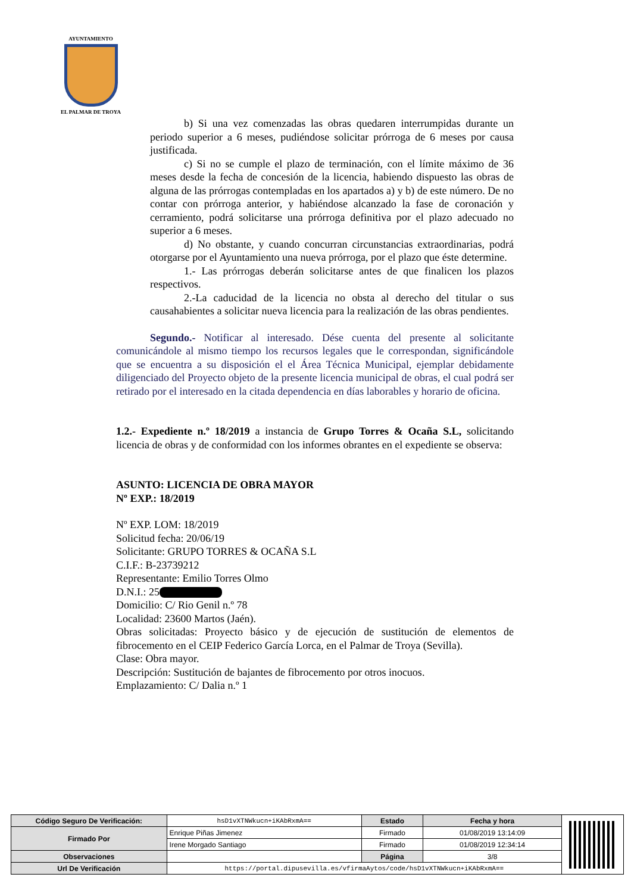AYUNTAMIENTO
EL PALMAR DE TROYA
b) Si una vez comenzadas las obras quedaren interrumpidas durante un periodo superior a 6 meses, pudiéndose solicitar prórroga de 6 meses por causa justificada.
c) Si no se cumple el plazo de terminación, con el límite máximo de 36 meses desde la fecha de concesión de la licencia, habiendo dispuesto las obras de alguna de las prórrogas contempladas en los apartados a) y b) de este número. De no contar con prórroga anterior, y habiéndose alcanzado la fase de coronación y cerramiento, podrá solicitarse una prórroga definitiva por el plazo adecuado no superior a 6 meses.
d) No obstante, y cuando concurran circunstancias extraordinarias, podrá otorgarse por el Ayuntamiento una nueva prórroga, por el plazo que éste determine.
1.- Las prórrogas deberán solicitarse antes de que finalicen los plazos respectivos.
2.-La caducidad de la licencia no obsta al derecho del titular o sus causahabientes a solicitar nueva licencia para la realización de las obras pendientes.
Segundo.- Notificar al interesado. Dése cuenta del presente al solicitante comunicándole al mismo tiempo los recursos legales que le correspondan, significándole que se encuentra a su disposición el el Área Técnica Municipal, ejemplar debidamente diligenciado del Proyecto objeto de la presente licencia municipal de obras, el cual podrá ser retirado por el interesado en la citada dependencia en días laborables y horario de oficina.
1.2.- Expediente n.º 18/2019 a instancia de Grupo Torres & Ocaña S.L, solicitando licencia de obras y de conformidad con los informes obrantes en el expediente se observa:
ASUNTO: LICENCIA DE OBRA MAYOR
Nº EXP.: 18/2019
Nº EXP. LOM: 18/2019
Solicitud fecha: 20/06/19
Solicitante: GRUPO TORRES & OCAÑA S.L
C.I.F.: B-23739212
Representante: Emilio Torres Olmo
D.N.I.: 25
Domicilio: C/ Rio Genil n.º 78
Localidad: 23600 Martos (Jaén).
Obras solicitadas: Proyecto básico y de ejecución de sustitución de elementos de fibrocemento en el CEIP Federico García Lorca, en el Palmar de Troya (Sevilla).
Clase: Obra mayor.
Descripción: Sustitución de bajantes de fibrocemento por otros inocuos.
Emplazamiento: C/ Dalia n.º 1
| Código Seguro De Verificación: | hsD1vXTNWkucn+iKAbRxmA== | Estado | Fecha y hora | |
| Firmado Por | Enrique Piñas Jimenez | Firmado | 01/08/2019 13:14:09 | |
| | Irene Morgado Santiago | Firmado | 01/08/2019 12:34:14 | |
| Observaciones | | Página | 3/8 | |
| Url De Verificación | https://portal.dipusevilla.es/vfirmaAytos/code/hsD1vXTNWkucn+iKAbRxmA== | | | |